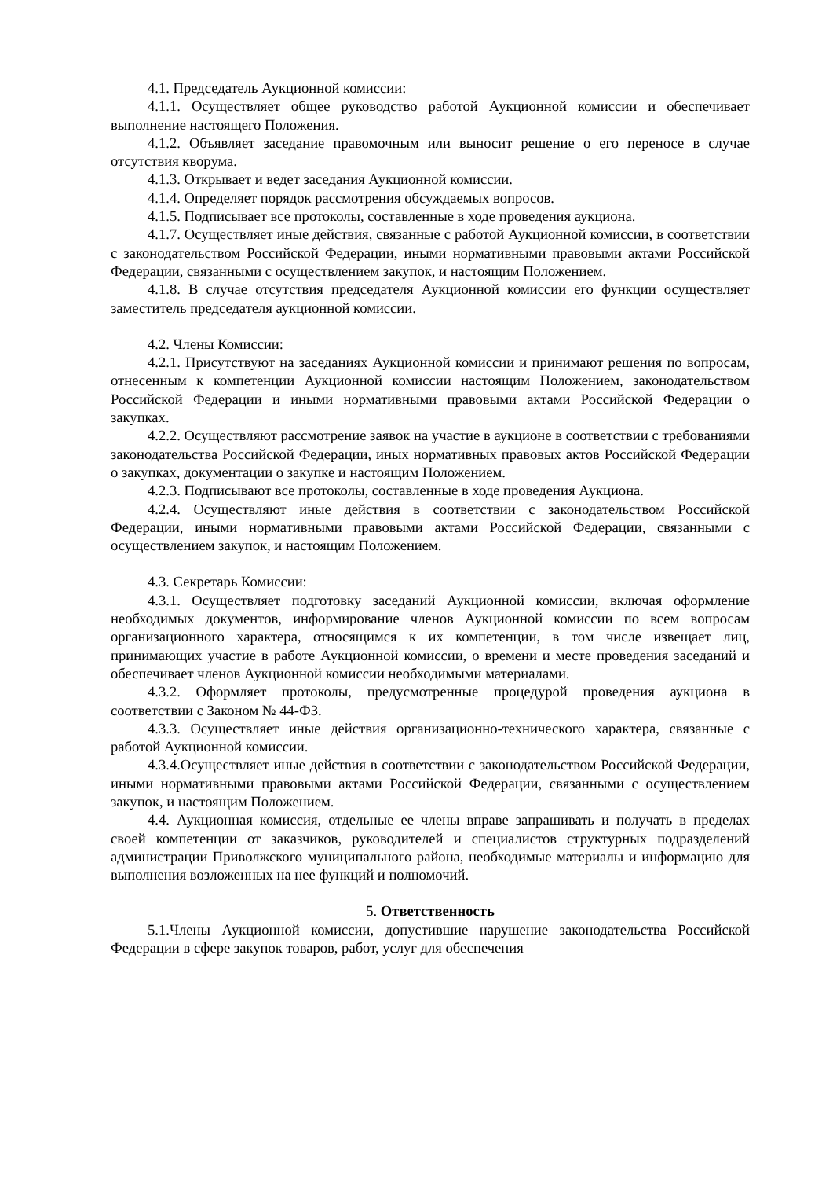4.1. Председатель Аукционной комиссии:
4.1.1. Осуществляет общее руководство работой Аукционной комиссии и обеспечивает выполнение настоящего Положения.
4.1.2. Объявляет заседание правомочным или выносит решение о его переносе в случае отсутствия кворума.
4.1.3. Открывает и ведет заседания Аукционной комиссии.
4.1.4. Определяет порядок рассмотрения обсуждаемых вопросов.
4.1.5. Подписывает все протоколы, составленные в ходе проведения аукциона.
4.1.7. Осуществляет иные действия, связанные с работой Аукционной комиссии, в соответствии с законодательством Российской Федерации, иными нормативными правовыми актами Российской Федерации, связанными с осуществлением закупок, и настоящим Положением.
4.1.8. В случае отсутствия председателя Аукционной комиссии его функции осуществляет заместитель председателя аукционной комиссии.
4.2. Члены Комиссии:
4.2.1. Присутствуют на заседаниях Аукционной комиссии и принимают решения по вопросам, отнесенным к компетенции Аукционной комиссии настоящим Положением, законодательством Российской Федерации и иными нормативными правовыми актами Российской Федерации о закупках.
4.2.2. Осуществляют рассмотрение заявок на участие в аукционе в соответствии с требованиями законодательства Российской Федерации, иных нормативных правовых актов Российской Федерации о закупках, документации о закупке и настоящим Положением.
4.2.3. Подписывают все протоколы, составленные в ходе проведения Аукциона.
4.2.4. Осуществляют иные действия в соответствии с законодательством Российской Федерации, иными нормативными правовыми актами Российской Федерации, связанными с осуществлением закупок, и настоящим Положением.
4.3. Секретарь Комиссии:
4.3.1. Осуществляет подготовку заседаний Аукционной комиссии, включая оформление необходимых документов, информирование членов Аукционной комиссии по всем вопросам организационного характера, относящимся к их компетенции, в том числе извещает лиц, принимающих участие в работе Аукционной комиссии, о времени и месте проведения заседаний и обеспечивает членов Аукционной комиссии необходимыми материалами.
4.3.2. Оформляет протоколы, предусмотренные процедурой проведения аукциона в соответствии с Законом № 44-ФЗ.
4.3.3. Осуществляет иные действия организационно-технического характера, связанные с работой Аукционной комиссии.
4.3.4.Осуществляет иные действия в соответствии с законодательством Российской Федерации, иными нормативными правовыми актами Российской Федерации, связанными с осуществлением закупок, и настоящим Положением.
4.4. Аукционная комиссия, отдельные ее члены вправе запрашивать и получать в пределах своей компетенции от заказчиков, руководителей и специалистов структурных подразделений администрации Приволжского муниципального района, необходимые материалы и информацию для выполнения возложенных на нее функций и полномочий.
5. Ответственность
5.1.Члены Аукционной комиссии, допустившие нарушение законодательства Российской Федерации в сфере закупок товаров, работ, услуг для обеспечения